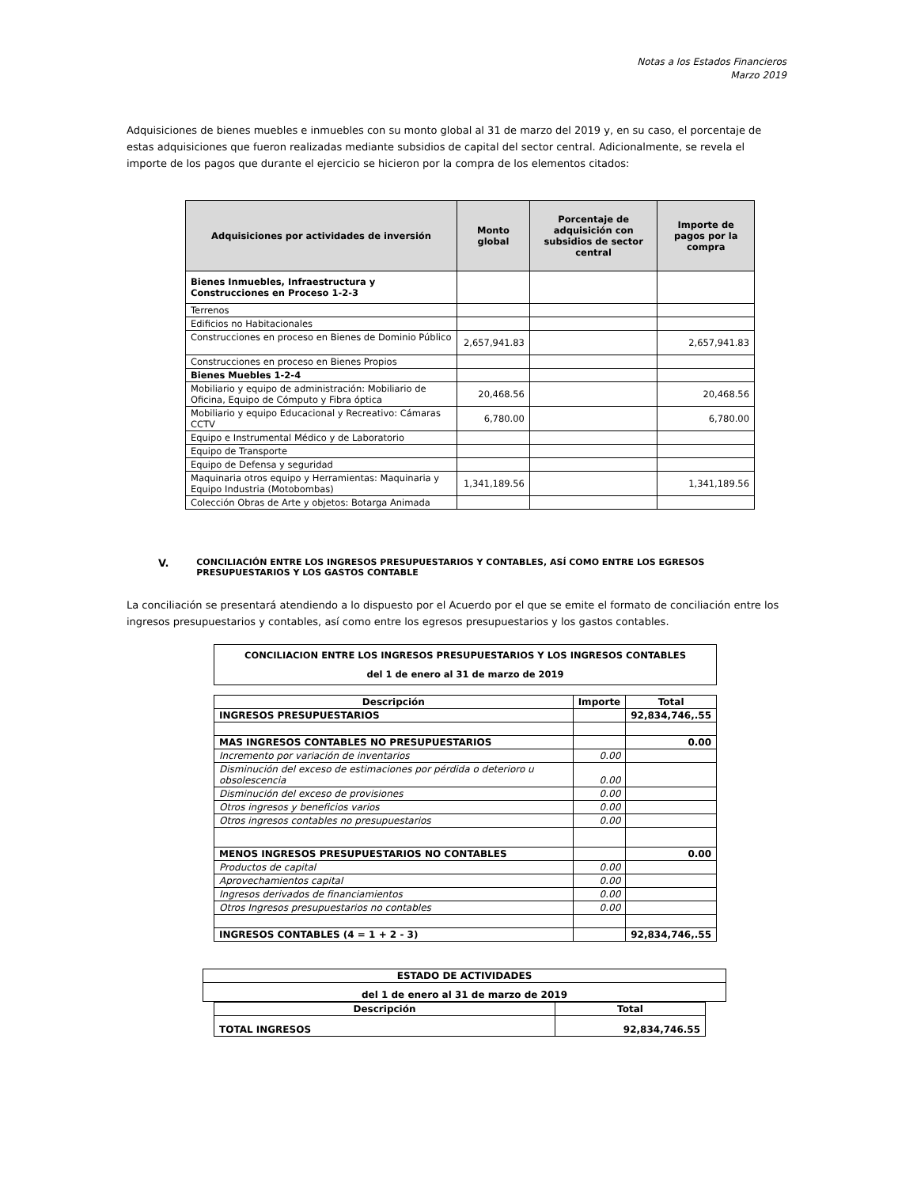Notas a los Estados Financieros
Marzo 2019
Adquisiciones de bienes muebles e inmuebles con su monto global al 31 de marzo del 2019 y, en su caso, el porcentaje de estas adquisiciones que fueron realizadas mediante subsidios de capital del sector central. Adicionalmente, se revela el importe de los pagos que durante el ejercicio se hicieron por la compra de los elementos citados:
| Adquisiciones por actividades de inversión | Monto global | Porcentaje de adquisición con subsidios de sector central | Importe de pagos por la compra |
| --- | --- | --- | --- |
| Bienes Inmuebles, Infraestructura y Construcciones en Proceso 1-2-3 | | | |
| Terrenos | | | |
| Edificios no Habitacionales | | | |
| Construcciones en proceso en Bienes de Dominio Público | 2,657,941.83 | | 2,657,941.83 |
| Construcciones en proceso en Bienes Propios | | | |
| Bienes Muebles 1-2-4 | | | |
| Mobiliario y equipo de administración: Mobiliario de Oficina, Equipo de Cómputo y Fibra óptica | 20,468.56 | | 20,468.56 |
| Mobiliario y equipo Educacional y Recreativo: Cámaras CCTV | 6,780.00 | | 6,780.00 |
| Equipo e Instrumental Médico y de Laboratorio | | | |
| Equipo de Transporte | | | |
| Equipo de Defensa y seguridad | | | |
| Maquinaria otros equipo y Herramientas: Maquinaria y Equipo Industria (Motobombas) | 1,341,189.56 | | 1,341,189.56 |
| Colección Obras de Arte y objetos: Botarga Animada | | | |
V. CONCILIACIÓN ENTRE LOS INGRESOS PRESUPUESTARIOS Y CONTABLES, ASÍ COMO ENTRE LOS EGRESOS PRESUPUESTARIOS Y LOS GASTOS CONTABLE
La conciliación se presentará atendiendo a lo dispuesto por el Acuerdo por el que se emite el formato de conciliación entre los ingresos presupuestarios y contables, así como entre los egresos presupuestarios y los gastos contables.
| CONCILIACION ENTRE LOS INGRESOS PRESUPUESTARIOS Y LOS INGRESOS CONTABLES del 1 de enero al 31 de marzo de 2019 |
| Descripción | Importe | Total |
| --- | --- | --- |
| INGRESOS PRESUPUESTARIOS | | 92,834,746,.55 |
| MAS INGRESOS CONTABLES NO PRESUPUESTARIOS | | 0.00 |
| Incremento por variación de inventarios | 0.00 | |
| Disminución del exceso de estimaciones por pérdida o deterioro u obsolescencia | 0.00 | |
| Disminución del exceso de provisiones | 0.00 | |
| Otros ingresos y beneficios varios | 0.00 | |
| Otros ingresos contables no presupuestarios | 0.00 | |
| MENOS INGRESOS PRESUPUESTARIOS NO CONTABLES | | 0.00 |
| Productos de capital | 0.00 | |
| Aprovechamientos capital | 0.00 | |
| Ingresos derivados de financiamientos | 0.00 | |
| Otros Ingresos presupuestarios no contables | 0.00 | |
| INGRESOS CONTABLES (4 = 1 + 2 - 3) | | 92,834,746,.55 |
| ESTADO DE ACTIVIDADES |
| del 1 de enero al 31 de marzo de 2019 |
| Descripción | Total |
| --- | --- |
| TOTAL INGRESOS | 92,834,746.55 |